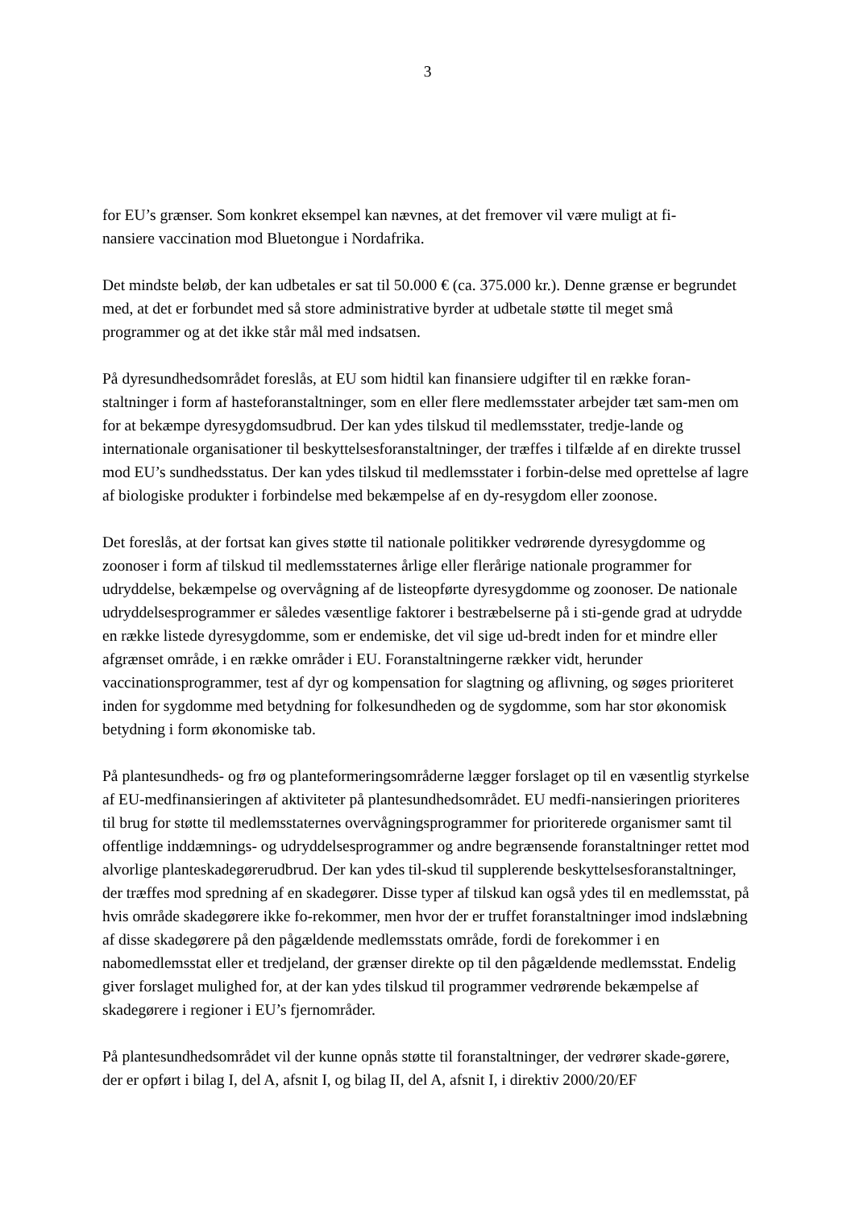3
for EU’s grænser. Som konkret eksempel kan nævnes, at det fremover vil være muligt at fi-
nansiere vaccination mod Bluetongue i Nordafrika.
Det mindste beløb, der kan udbetales er sat til 50.000 € (ca. 375.000 kr.). Denne grænse er begrundet med, at det er forbundet med så store administrative byrder at udbetale støtte til meget små programmer og at det ikke står mål med indsatsen.
På dyresundhedsområdet foreslås, at EU som hidtil kan finansiere udgifter til en række foran-staltninger i form af hasteforanstaltninger, som en eller flere medlemsstater arbejder tæt sam-men om for at bekæmpe dyresygdomsudbrud. Der kan ydes tilskud til medlemsstater, tredje-lande og internationale organisationer til beskyttelsesforanstaltninger, der træffes i tilfælde af en direkte trussel mod EU’s sundhedsstatus. Der kan ydes tilskud til medlemsstater i forbin-delse med oprettelse af lagre af biologiske produkter i forbindelse med bekæmpelse af en dy-resygdom eller zoonose.
Det foreslås, at der fortsat kan gives støtte til nationale politikker vedrørende dyresygdomme og zoonoser i form af tilskud til medlemsstaternes årlige eller flerårige nationale programmer for udryddelse, bekæmpelse og overvågning af de listeopførte dyresygdomme og zoonoser. De nationale udryddelsesprogrammer er således væsentlige faktorer i bestræbelserne på i sti-gende grad at udrydde en række listede dyresygdomme, som er endemiske, det vil sige ud-bredt inden for et mindre eller afgrænset område, i en række områder i EU. Foranstaltningerne rækker vidt, herunder vaccinationsprogrammer, test af dyr og kompensation for slagtning og aflivning, og søges prioriteret inden for sygdomme med betydning for folkesundheden og de sygdomme, som har stor økonomisk betydning i form økonomiske tab.
På plantesundheds- og frø og planteformeringsområderne lægger forslaget op til en væsentlig styrkelse af EU-medfinansieringen af aktiviteter på plantesundhedsområdet. EU medfi-nansieringen prioriteres til brug for støtte til medlemsstaternes overvågningsprogrammer for prioriterede organismer samt til offentlige inddæmnings- og udryddelsesprogrammer og andre begrænsende foranstaltninger rettet mod alvorlige planteskadegørerudbrud. Der kan ydes til-skud til supplerende beskyttelsesforanstaltninger, der træffes mod spredning af en skadegører. Disse typer af tilskud kan også ydes til en medlemsstat, på hvis område skadegørere ikke fo-rekommer, men hvor der er truffet foranstaltninger imod indslæbning af disse skadegørere på den pågældende medlemsstats område, fordi de forekommer i en nabomedlemsstat eller et tredjeland, der grænser direkte op til den pågældende medlemsstat. Endelig giver forslaget mulighed for, at der kan ydes tilskud til programmer vedrørende bekæmpelse af skadegørere i regioner i EU’s fjernområder.
På plantesundhedsområdet vil der kunne opnås støtte til foranstaltninger, der vedrører skade-gørere, der er opført i bilag I, del A, afsnit I, og bilag II, del A, afsnit I, i direktiv 2000/20/EF